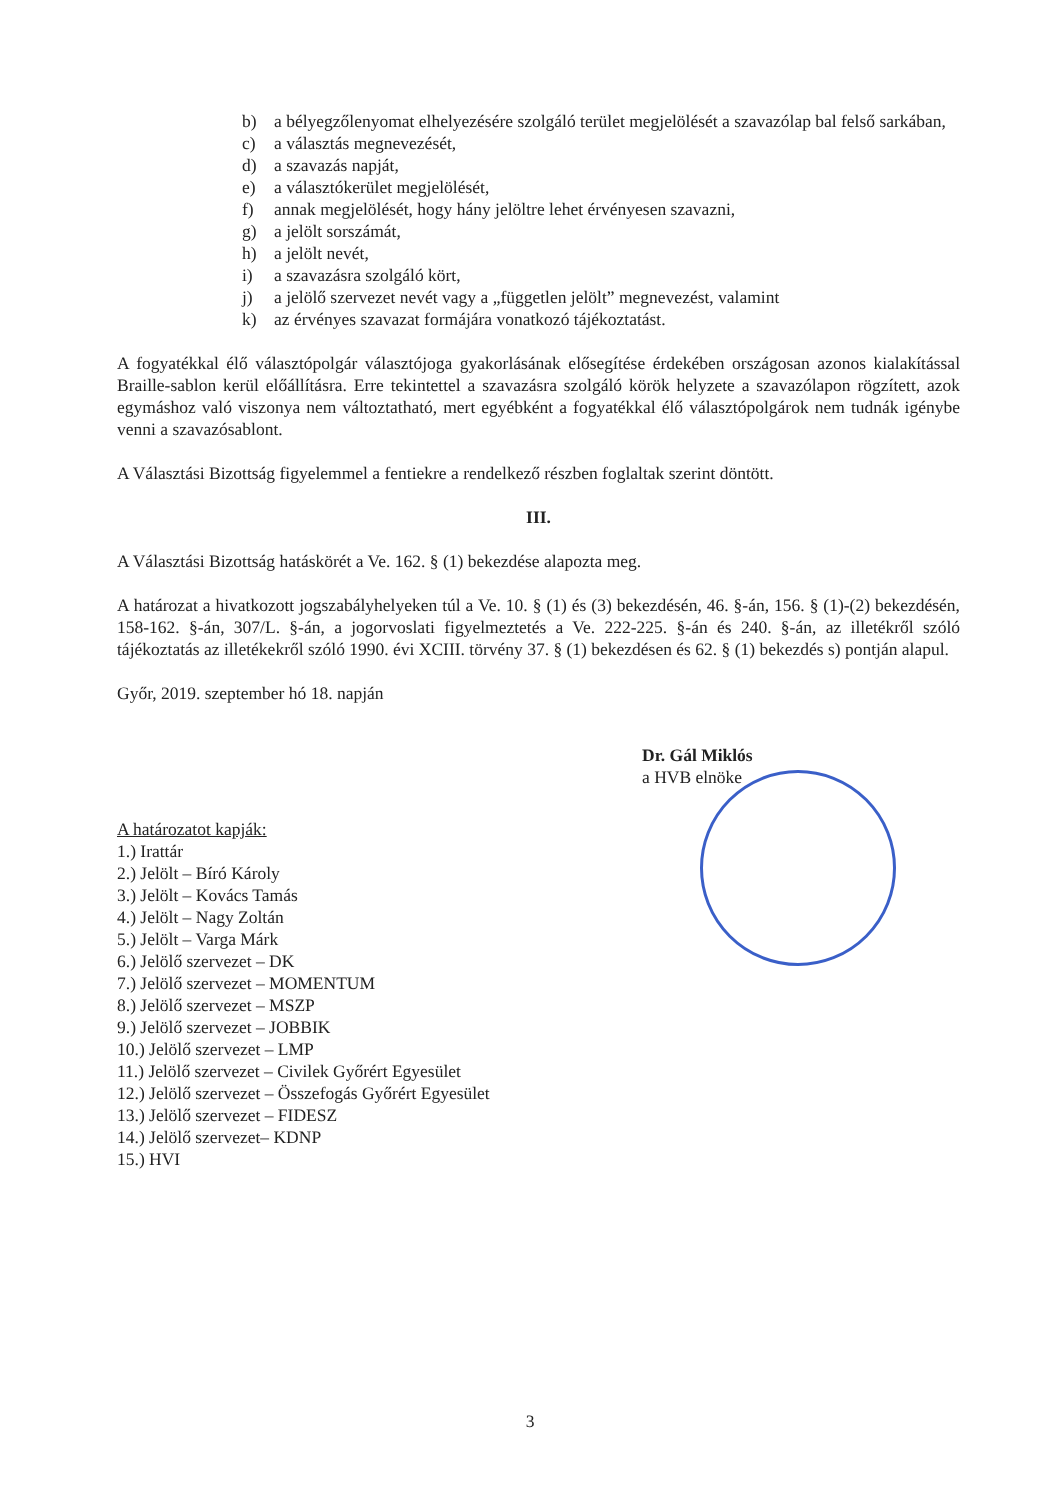b) a bélyegzőlenyomat elhelyezésére szolgáló terület megjelölését a szavazólap bal felső sarkában,
c) a választás megnevezését,
d) a szavazás napját,
e) a választókerület megjelölését,
f) annak megjelölését, hogy hány jelöltre lehet érvényesen szavazni,
g) a jelölt sorszámát,
h) a jelölt nevét,
i) a szavazásra szolgáló kört,
j) a jelölő szervezet nevét vagy a „független jelölt” megnevezést, valamint
k) az érvényes szavazat formájára vonatkozó tájékoztatást.
A fogyatékkal élő választópolgár választójoga gyakorlásának elősegítése érdekében országosan azonos kialakítással Braille-sablon kerül előállításra. Erre tekintettel a szavazásra szolgáló körök helyzete a szavazólapon rögzített, azok egymáshoz való viszonya nem változtatható, mert egyébként a fogyatékkal élő választópolgárok nem tudnák igénybe venni a szavazósablont.
A Választási Bizottság figyelemmel a fentiekre a rendelkező részben foglaltak szerint döntött.
III.
A Választási Bizottság hatáskörét a Ve. 162. § (1) bekezdése alapozta meg.
A határozat a hivatkozott jogszabályhelyeken túl a Ve. 10. § (1) és (3) bekezdésén, 46. §-án, 156. § (1)-(2) bekezdésén, 158-162. §-án, 307/L. §-án, a jogorvoslati figyelmeztetés a Ve. 222-225. §-án és 240. §-án, az illetékről szóló tájékoztatás az illetékekről szóló 1990. évi XCIII. törvény 37. § (1) bekezdésen és 62. § (1) bekezdés s) pontján alapul.
Győr, 2019. szeptember hó 18. napján
Dr. Gál Miklós
a HVB elnöke
A határozatot kapják:
1.) Irattár
2.) Jelölt – Bíró Károly
3.) Jelölt – Kovács Tamás
4.) Jelölt – Nagy Zoltán
5.) Jelölt – Varga Márk
6.) Jelölő szervezet – DK
7.) Jelölő szervezet – MOMENTUM
8.) Jelölő szervezet – MSZP
9.) Jelölő szervezet – JOBBIK
10.) Jelölő szervezet – LMP
11.) Jelölő szervezet – Civilek Győrért Egyesület
12.) Jelölő szervezet – Összefogás Győrért Egyesület
13.) Jelölő szervezet – FIDESZ
14.) Jelölő szervezet– KDNP
15.) HVI
3